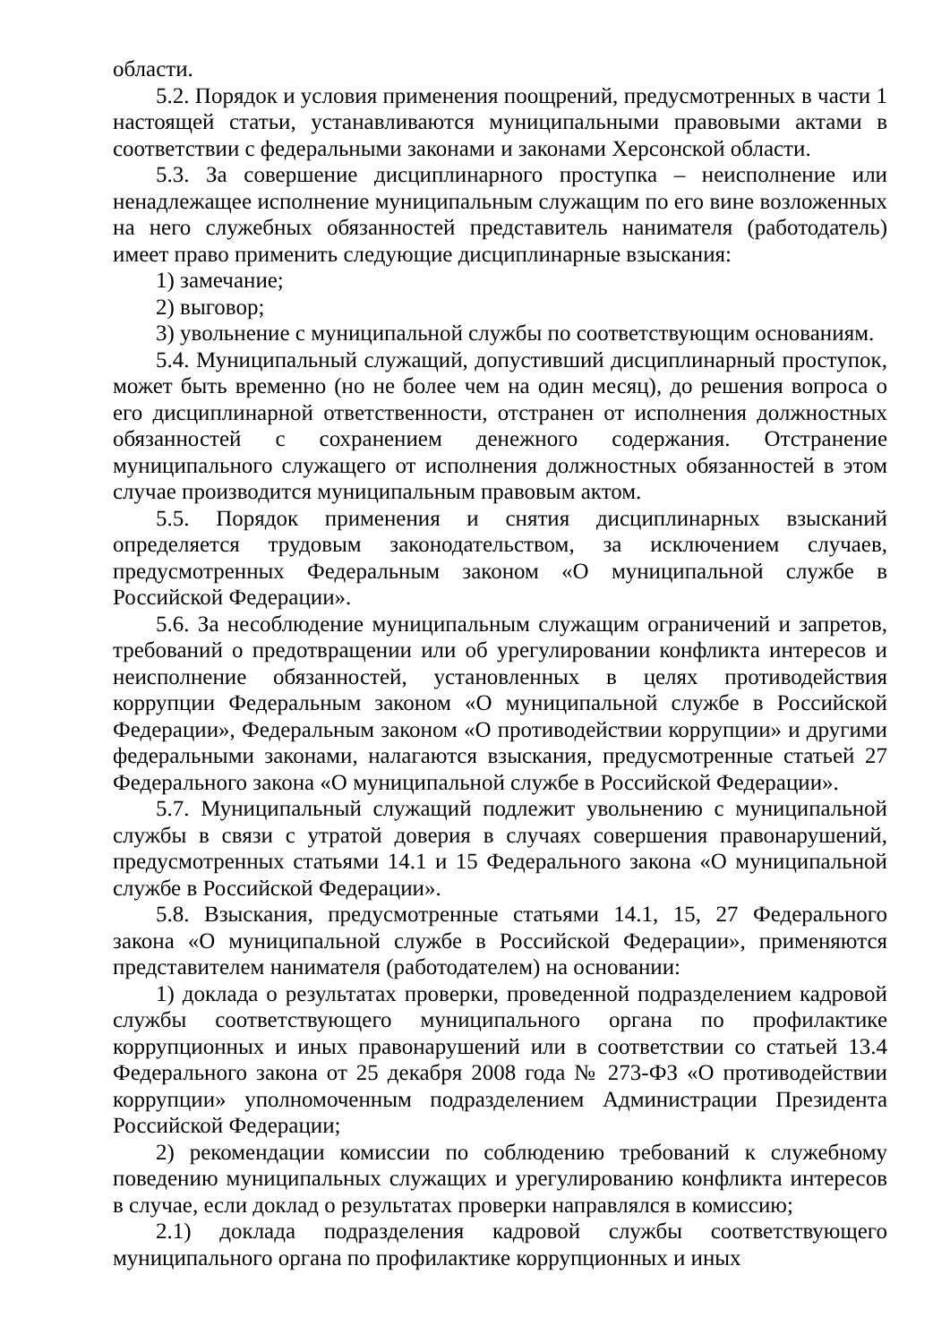области.
5.2. Порядок и условия применения поощрений, предусмотренных в части 1 настоящей статьи, устанавливаются муниципальными правовыми актами в соответствии с федеральными законами и законами Херсонской области.
5.3. За совершение дисциплинарного проступка – неисполнение или ненадлежащее исполнение муниципальным служащим по его вине возложенных на него служебных обязанностей представитель нанимателя (работодатель) имеет право применить следующие дисциплинарные взыскания:
1) замечание;
2) выговор;
3) увольнение с муниципальной службы по соответствующим основаниям.
5.4. Муниципальный служащий, допустивший дисциплинарный проступок, может быть временно (но не более чем на один месяц), до решения вопроса о его дисциплинарной ответственности, отстранен от исполнения должностных обязанностей с сохранением денежного содержания. Отстранение муниципального служащего от исполнения должностных обязанностей в этом случае производится муниципальным правовым актом.
5.5. Порядок применения и снятия дисциплинарных взысканий определяется трудовым законодательством, за исключением случаев, предусмотренных Федеральным законом «О муниципальной службе в Российской Федерации».
5.6. За несоблюдение муниципальным служащим ограничений и запретов, требований о предотвращении или об урегулировании конфликта интересов и неисполнение обязанностей, установленных в целях противодействия коррупции Федеральным законом «О муниципальной службе в Российской Федерации», Федеральным законом «О противодействии коррупции» и другими федеральными законами, налагаются взыскания, предусмотренные статьей 27 Федерального закона «О муниципальной службе в Российской Федерации».
5.7. Муниципальный служащий подлежит увольнению с муниципальной службы в связи с утратой доверия в случаях совершения правонарушений, предусмотренных статьями 14.1 и 15 Федерального закона «О муниципальной службе в Российской Федерации».
5.8. Взыскания, предусмотренные статьями 14.1, 15, 27 Федерального закона «О муниципальной службе в Российской Федерации», применяются представителем нанимателя (работодателем) на основании:
1) доклада о результатах проверки, проведенной подразделением кадровой службы соответствующего муниципального органа по профилактике коррупционных и иных правонарушений или в соответствии со статьей 13.4 Федерального закона от 25 декабря 2008 года № 273-ФЗ «О противодействии коррупции» уполномоченным подразделением Администрации Президента Российской Федерации;
2) рекомендации комиссии по соблюдению требований к служебному поведению муниципальных служащих и урегулированию конфликта интересов в случае, если доклад о результатах проверки направлялся в комиссию;
2.1) доклада подразделения кадровой службы соответствующего муниципального органа по профилактике коррупционных и иных